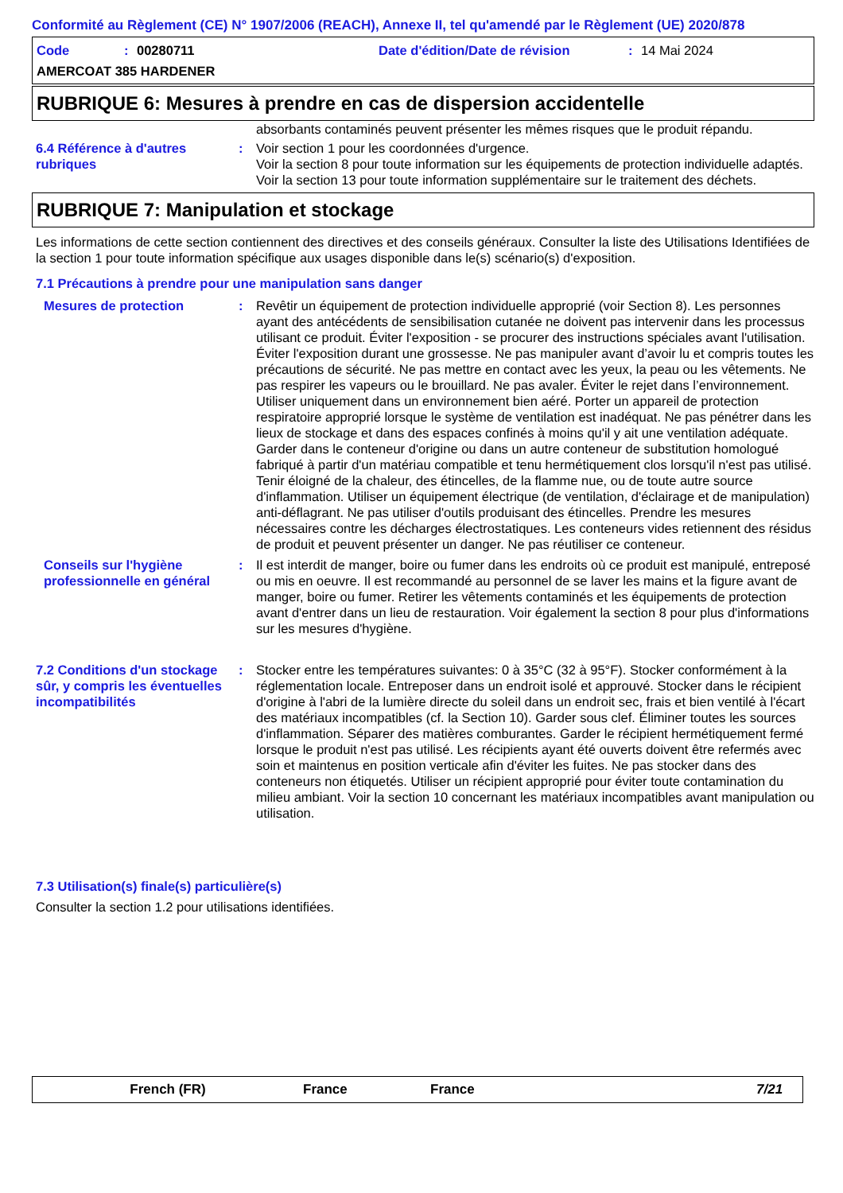Conformité au Règlement (CE) N° 1907/2006 (REACH), Annexe II, tel qu'amendé par le Règlement (UE) 2020/878
Code: 00280711 Date d'édition/Date de révision: 14 Mai 2024
AMERCOAT 385 HARDENER
RUBRIQUE 6: Mesures à prendre en cas de dispersion accidentelle
absorbants contaminés peuvent présenter les mêmes risques que le produit répandu.
6.4 Référence à d'autres rubriques
: Voir section 1 pour les coordonnées d'urgence.
Voir la section 8 pour toute information sur les équipements de protection individuelle adaptés.
Voir la section 13 pour toute information supplémentaire sur le traitement des déchets.
RUBRIQUE 7: Manipulation et stockage
Les informations de cette section contiennent des directives et des conseils généraux. Consulter la liste des Utilisations Identifiées de la section 1 pour toute information spécifique aux usages disponible dans le(s) scénario(s) d'exposition.
7.1 Précautions à prendre pour une manipulation sans danger
Mesures de protection : Revêtir un équipement de protection individuelle approprié (voir Section 8). Les personnes ayant des antécédents de sensibilisation cutanée ne doivent pas intervenir dans les processus utilisant ce produit. Éviter l'exposition - se procurer des instructions spéciales avant l'utilisation. Éviter l'exposition durant une grossesse. Ne pas manipuler avant d’avoir lu et compris toutes les précautions de sécurité. Ne pas mettre en contact avec les yeux, la peau ou les vêtements. Ne pas respirer les vapeurs ou le brouillard. Ne pas avaler. Éviter le rejet dans l’environnement. Utiliser uniquement dans un environnement bien aéré. Porter un appareil de protection respiratoire approprié lorsque le système de ventilation est inadéquat. Ne pas pénétrer dans les lieux de stockage et dans des espaces confinés à moins qu'il y ait une ventilation adéquate. Garder dans le conteneur d'origine ou dans un autre conteneur de substitution homologué fabriqué à partir d'un matériau compatible et tenu hermétiquement clos lorsqu'il n'est pas utilisé. Tenir éloigné de la chaleur, des étincelles, de la flamme nue, ou de toute autre source d'inflammation. Utiliser un équipement électrique (de ventilation, d'éclairage et de manipulation) anti-déflagrant. Ne pas utiliser d'outils produisant des étincelles. Prendre les mesures nécessaires contre les décharges électrostatiques. Les conteneurs vides retiennent des résidus de produit et peuvent présenter un danger. Ne pas réutiliser ce conteneur.
Conseils sur l'hygiène professionnelle en général
: Il est interdit de manger, boire ou fumer dans les endroits où ce produit est manipulé, entreposé ou mis en oeuvre. Il est recommandé au personnel de se laver les mains et la figure avant de manger, boire ou fumer. Retirer les vêtements contaminés et les équipements de protection avant d'entrer dans un lieu de restauration. Voir également la section 8 pour plus d'informations sur les mesures d'hygiène.
7.2 Conditions d'un stockage sûr, y compris les éventuelles incompatibilités
: Stocker entre les températures suivantes: 0 à 35°C (32 à 95°F). Stocker conformément à la réglementation locale. Entreposer dans un endroit isolé et approuvé. Stocker dans le récipient d'origine à l'abri de la lumière directe du soleil dans un endroit sec, frais et bien ventilé à l'écart des matériaux incompatibles (cf. la Section 10). Garder sous clef. Éliminer toutes les sources d'inflammation. Séparer des matières comburantes. Garder le récipient hermétiquement fermé lorsque le produit n'est pas utilisé. Les récipients ayant été ouverts doivent être refermés avec soin et maintenus en position verticale afin d'éviter les fuites. Ne pas stocker dans des conteneurs non étiquetés. Utiliser un récipient approprié pour éviter toute contamination du milieu ambiant. Voir la section 10 concernant les matériaux incompatibles avant manipulation ou utilisation.
7.3 Utilisation(s) finale(s) particulière(s)
Consulter la section 1.2 pour utilisations identifiées.
French (FR) France France 7/21